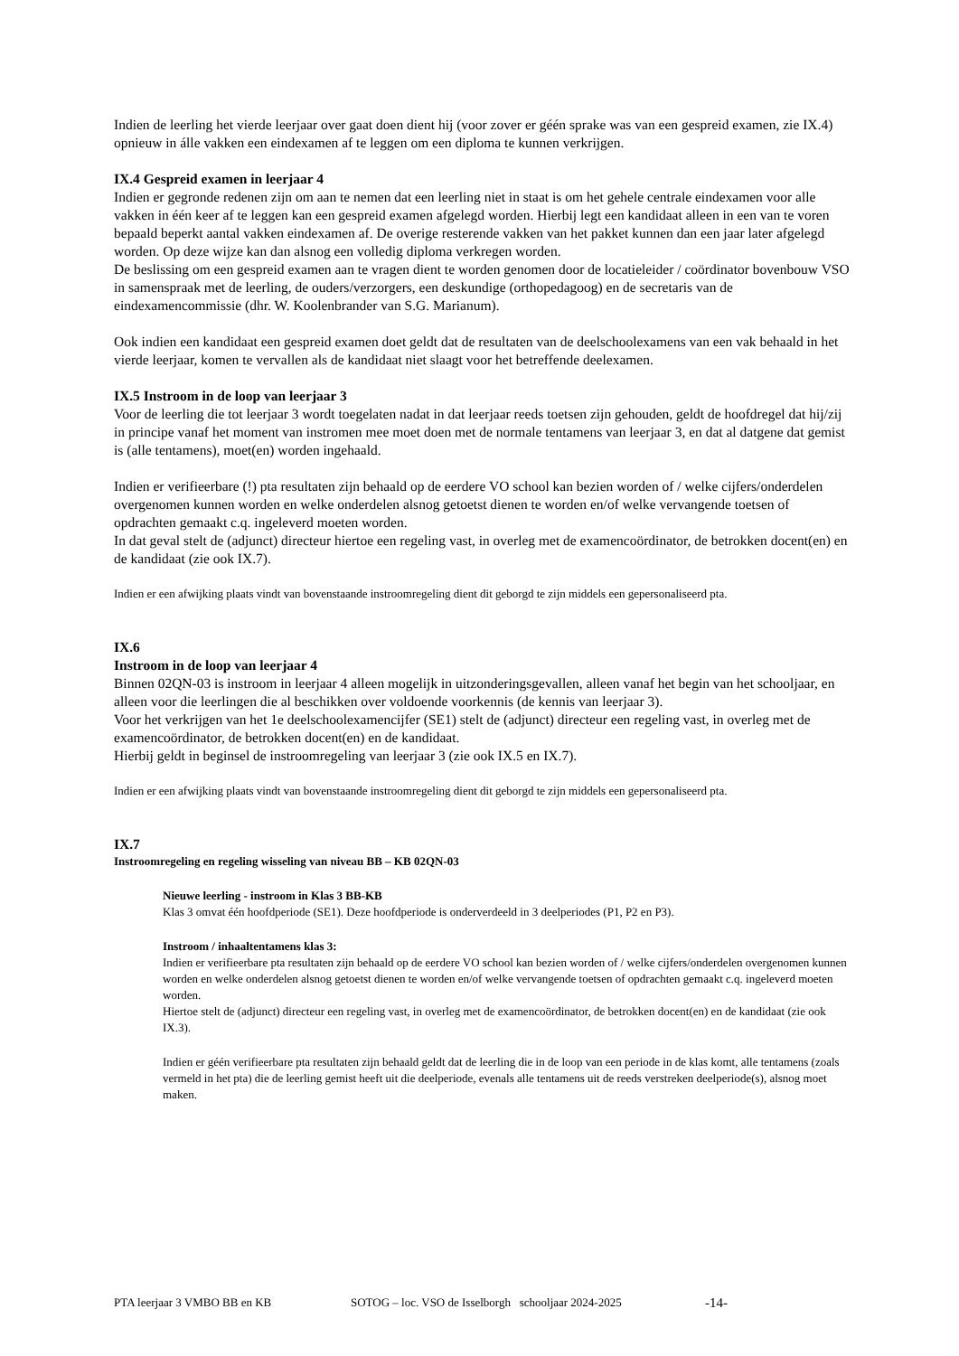Indien de leerling het vierde leerjaar over gaat doen dient hij (voor zover er géén sprake was van een gespreid examen, zie IX.4) opnieuw in álle vakken een eindexamen af te leggen om een diploma te kunnen verkrijgen.
IX.4 Gespreid examen in leerjaar 4
Indien er gegronde redenen zijn om aan te nemen dat een leerling niet in staat is om het gehele centrale eindexamen voor alle vakken in één keer af te leggen kan een gespreid examen afgelegd worden. Hierbij legt een kandidaat alleen in een van te voren bepaald beperkt aantal vakken eindexamen af. De overige resterende vakken van het pakket kunnen dan een jaar later afgelegd worden. Op deze wijze kan dan alsnog een volledig diploma verkregen worden.
De beslissing om een gespreid examen aan te vragen dient te worden genomen door de locatieleider / coördinator bovenbouw VSO in samenspraak met de leerling, de ouders/verzorgers, een deskundige (orthopedagoog) en de secretaris van de eindexamencommissie (dhr. W. Koolenbrander van S.G. Marianum).
Ook indien een kandidaat een gespreid examen doet geldt dat de resultaten van de deelschoolexamens van een vak behaald in het vierde leerjaar, komen te vervallen als de kandidaat niet slaagt voor het betreffende deelexamen.
IX.5 Instroom in de loop van leerjaar 3
Voor de leerling die tot leerjaar 3 wordt toegelaten nadat in dat leerjaar reeds toetsen zijn gehouden, geldt de hoofdregel dat hij/zij in principe vanaf het moment van instromen mee moet doen met de normale tentamens van leerjaar 3, en dat al datgene dat gemist is (alle tentamens), moet(en) worden ingehaald.
Indien er verifieerbare (!) pta resultaten zijn behaald op de eerdere VO school kan bezien worden of / welke cijfers/onderdelen overgenomen kunnen worden en welke onderdelen alsnog getoetst dienen te worden en/of welke vervangende toetsen of opdrachten gemaakt c.q. ingeleverd moeten worden.
In dat geval stelt de (adjunct) directeur hiertoe een regeling vast, in overleg met de examencoördinator, de betrokken docent(en) en de kandidaat (zie ook IX.7).
Indien er een afwijking plaats vindt van bovenstaande instroomregeling dient dit geborgd te zijn middels een gepersonaliseerd pta.
IX.6
Instroom in de loop van leerjaar 4
Binnen 02QN-03 is instroom in leerjaar 4 alleen mogelijk in uitzonderingsgevallen, alleen vanaf het begin van het schooljaar, en alleen voor die leerlingen die al beschikken over voldoende voorkennis (de kennis van leerjaar 3).
Voor het verkrijgen van het 1e deelschoolexamencijfer (SE1) stelt de (adjunct) directeur een regeling vast, in overleg met de examencoördinator, de betrokken docent(en) en de kandidaat.
Hierbij geldt in beginsel de instroomregeling van leerjaar 3 (zie ook IX.5 en IX.7).
Indien er een afwijking plaats vindt van bovenstaande instroomregeling dient dit geborgd te zijn middels een gepersonaliseerd pta.
IX.7
Instroomregeling en regeling wisseling van niveau BB – KB 02QN-03
Nieuwe leerling - instroom in Klas 3 BB-KB
Klas 3 omvat één hoofdperiode (SE1). Deze hoofdperiode is onderverdeeld in 3 deelperiodes (P1, P2 en P3).
Instroom / inhaaltentamens klas 3:
Indien er verifieerbare pta resultaten zijn behaald op de eerdere VO school kan bezien worden of / welke cijfers/onderdelen overgenomen kunnen worden en welke onderdelen alsnog getoetst dienen te worden en/of welke vervangende toetsen of opdrachten gemaakt c.q. ingeleverd moeten worden.
Hiertoe stelt de (adjunct) directeur een regeling vast, in overleg met de examencoördinator, de betrokken docent(en) en de kandidaat (zie ook IX.3).
Indien er géén verifieerbare pta resultaten zijn behaald geldt dat de leerling die in de loop van een periode in de klas komt, alle tentamens (zoals vermeld in het pta) die de leerling gemist heeft uit die deelperiode, evenals alle tentamens uit de reeds verstreken deelperiode(s), alsnog moet maken.
PTA leerjaar 3 VMBO BB en KB SOTOG – loc. VSO de Isselborgh schooljaar 2024-2025 -14-